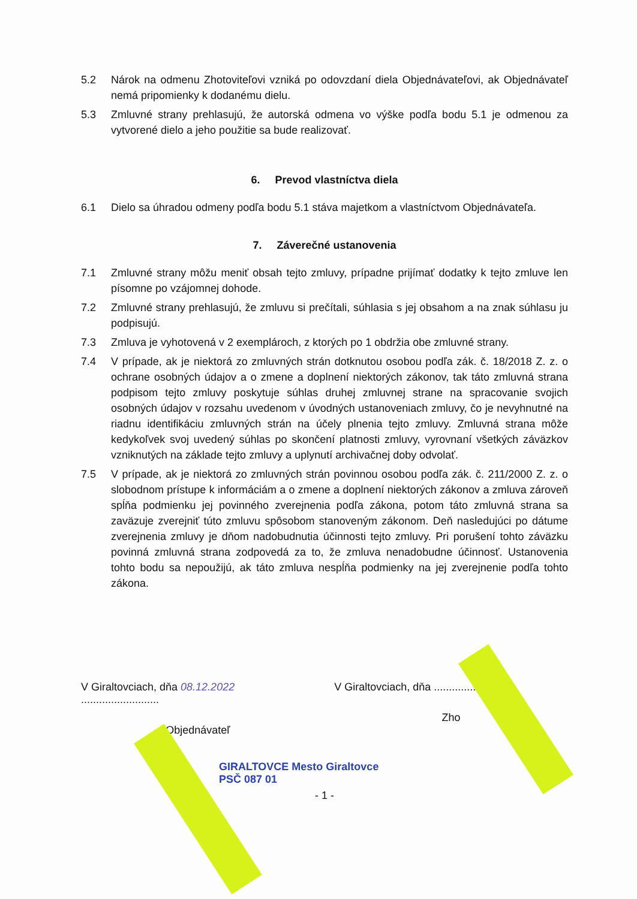5.2 Nárok na odmenu Zhotoviteľovi vzniká po odovzdaní diela Objednávateľovi, ak Objednávateľ nemá pripomienky k dodanému dielu.
5.3 Zmluvné strany prehlasujú, že autorská odmena vo výške podľa bodu 5.1 je odmenou za vytvorené dielo a jeho použitie sa bude realizovať.
6. Prevod vlastníctva diela
6.1 Dielo sa úhradou odmeny podľa bodu 5.1 stáva majetkom a vlastníctvom Objednávateľa.
7. Záverečné ustanovenia
7.1 Zmluvné strany môžu meniť obsah tejto zmluvy, prípadne prijímať dodatky k tejto zmluve len písomne po vzájomnej dohode.
7.2 Zmluvné strany prehlasujú, že zmluvu si prečítali, súhlasia s jej obsahom a na znak súhlasu ju podpisujú.
7.3 Zmluva je vyhotovená v 2 exemplároch, z ktorých po 1 obdržia obe zmluvné strany.
7.4 V prípade, ak je niektorá zo zmluvných strán dotknutou osobou podľa zák. č. 18/2018 Z. z. o ochrane osobných údajov a o zmene a doplnení niektorých zákonov, tak táto zmluvná strana podpisom tejto zmluvy poskytuje súhlas druhej zmluvnej strane na spracovanie svojich osobných údajov v rozsahu uvedenom v úvodných ustanoveniach zmluvy, čo je nevyhnutné na riadnu identifikáciu zmluvných strán na účely plnenia tejto zmluvy. Zmluvná strana môže kedykoľvek svoj uvedený súhlas po skončení platnosti zmluvy, vyrovnaní všetkých záväzkov vzniknutých na základe tejto zmluvy a uplynutí archivačnej doby odvolať.
7.5 V prípade, ak je niektorá zo zmluvných strán povinnou osobou podľa zák. č. 211/2000 Z. z. o slobodnom prístupe k informáciám a o zmene a doplnení niektorých zákonov a zmluva zároveň spĺňa podmienku jej povinného zverejnenia podľa zákona, potom táto zmluvná strana sa zaväzuje zverejniť túto zmluvu spôsobom stanoveným zákonom. Deň nasledujúci po dátume zverejnenia zmluvy je dňom nadobudnutia účinnosti tejto zmluvy. Pri porušení tohto záväzku povinná zmluvná strana zodpovedá za to, že zmluva nenadobudne účinnosť. Ustanovenia tohto bodu sa nepoužijú, ak táto zmluva nespĺňa podmienky na jej zverejnenie podľa tohto zákona.
V Giraltovciach, dňa 08.12.2022 ..........................
Objednávateľ
V Giraltovciach, dňa ..........................
Zho
GIRALTOVCE Mesto Giraltovce
PSČ 087 01
- 1 -